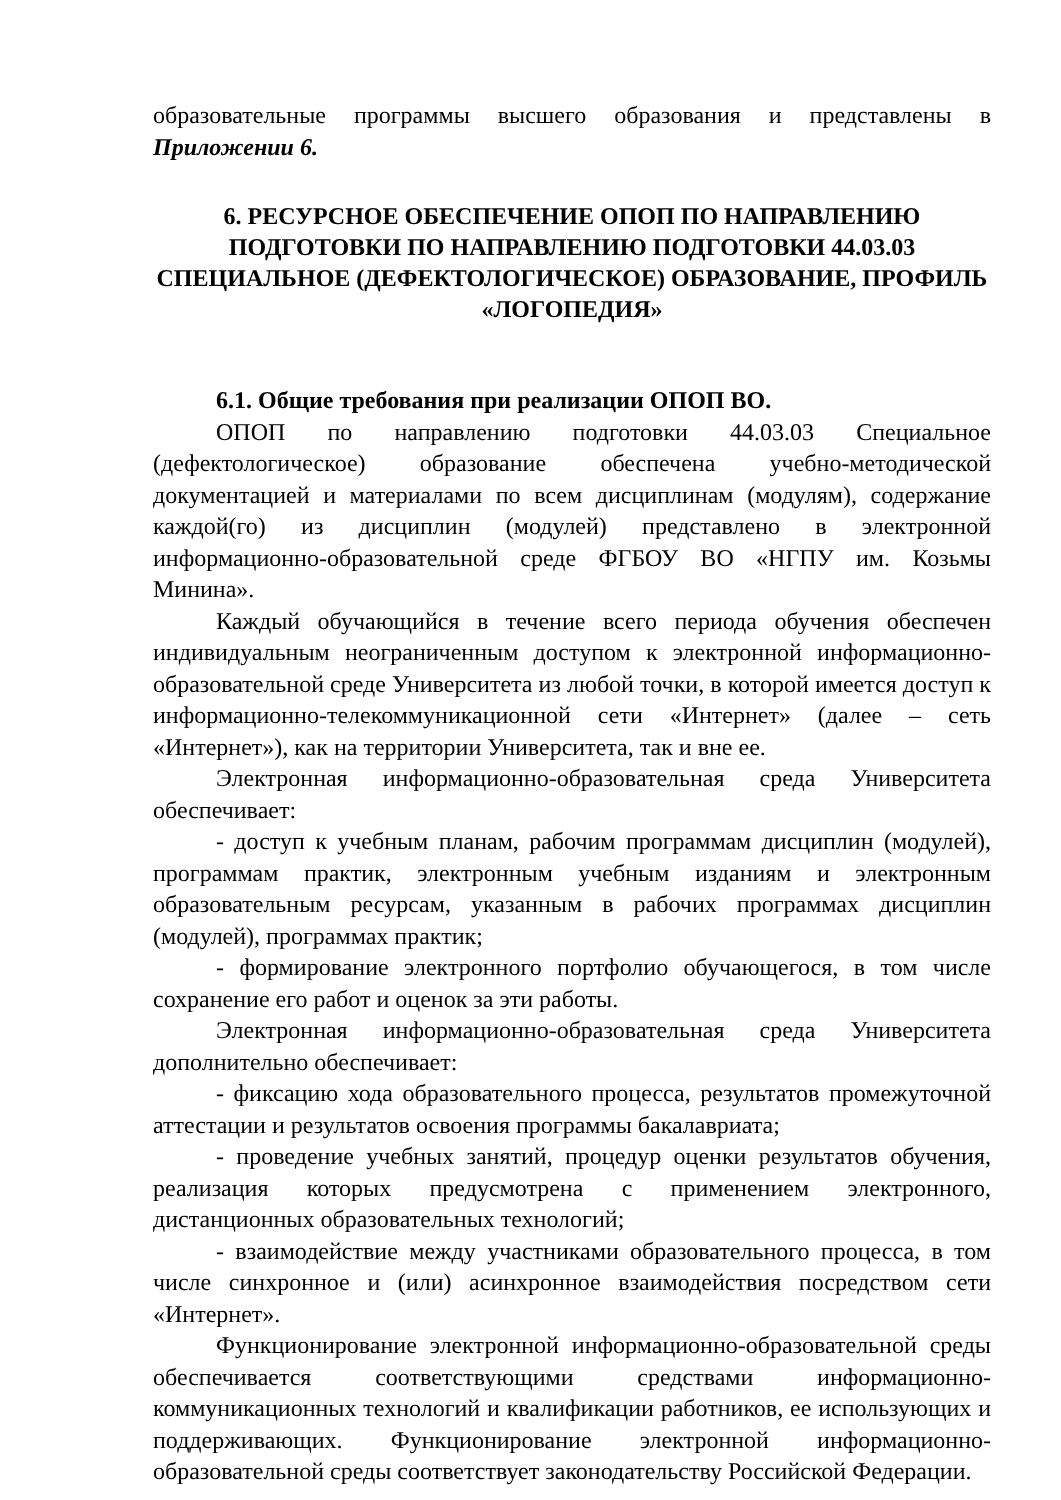образовательные программы высшего образования и представлены в Приложении 6.
6. РЕСУРСНОЕ ОБЕСПЕЧЕНИЕ ОПОП ПО НАПРАВЛЕНИЮ ПОДГОТОВКИ ПО НАПРАВЛЕНИЮ ПОДГОТОВКИ 44.03.03 СПЕЦИАЛЬНОЕ (ДЕФЕКТОЛОГИЧЕСКОЕ) ОБРАЗОВАНИЕ, ПРОФИЛЬ «ЛОГОПЕДИЯ»
6.1. Общие требования при реализации ОПОП ВО.
ОПОП по направлению подготовки 44.03.03 Специальное (дефектологическое) образование обеспечена учебно-методической документацией и материалами по всем дисциплинам (модулям), содержание каждой(го) из дисциплин (модулей) представлено в электронной информационно-образовательной среде ФГБОУ ВО «НГПУ им. Козьмы Минина».
Каждый обучающийся в течение всего периода обучения обеспечен индивидуальным неограниченным доступом к электронной информационно-образовательной среде Университета из любой точки, в которой имеется доступ к информационно-телекоммуникационной сети «Интернет» (далее – сеть «Интернет»), как на территории Университета, так и вне ее.
Электронная информационно-образовательная среда Университета обеспечивает:
- доступ к учебным планам, рабочим программам дисциплин (модулей), программам практик, электронным учебным изданиям и электронным образовательным ресурсам, указанным в рабочих программах дисциплин (модулей), программах практик;
- формирование электронного портфолио обучающегося, в том числе сохранение его работ и оценок за эти работы.
Электронная информационно-образовательная среда Университета дополнительно обеспечивает:
- фиксацию хода образовательного процесса, результатов промежуточной аттестации и результатов освоения программы бакалавриата;
- проведение учебных занятий, процедур оценки результатов обучения, реализация которых предусмотрена с применением электронного, дистанционных образовательных технологий;
- взаимодействие между участниками образовательного процесса, в том числе синхронное и (или) асинхронное взаимодействия посредством сети «Интернет».
Функционирование электронной информационно-образовательной среды обеспечивается соответствующими средствами информационно-коммуникационных технологий и квалификации работников, ее использующих и поддерживающих. Функционирование электронной информационно-образовательной среды соответствует законодательству Российской Федерации.